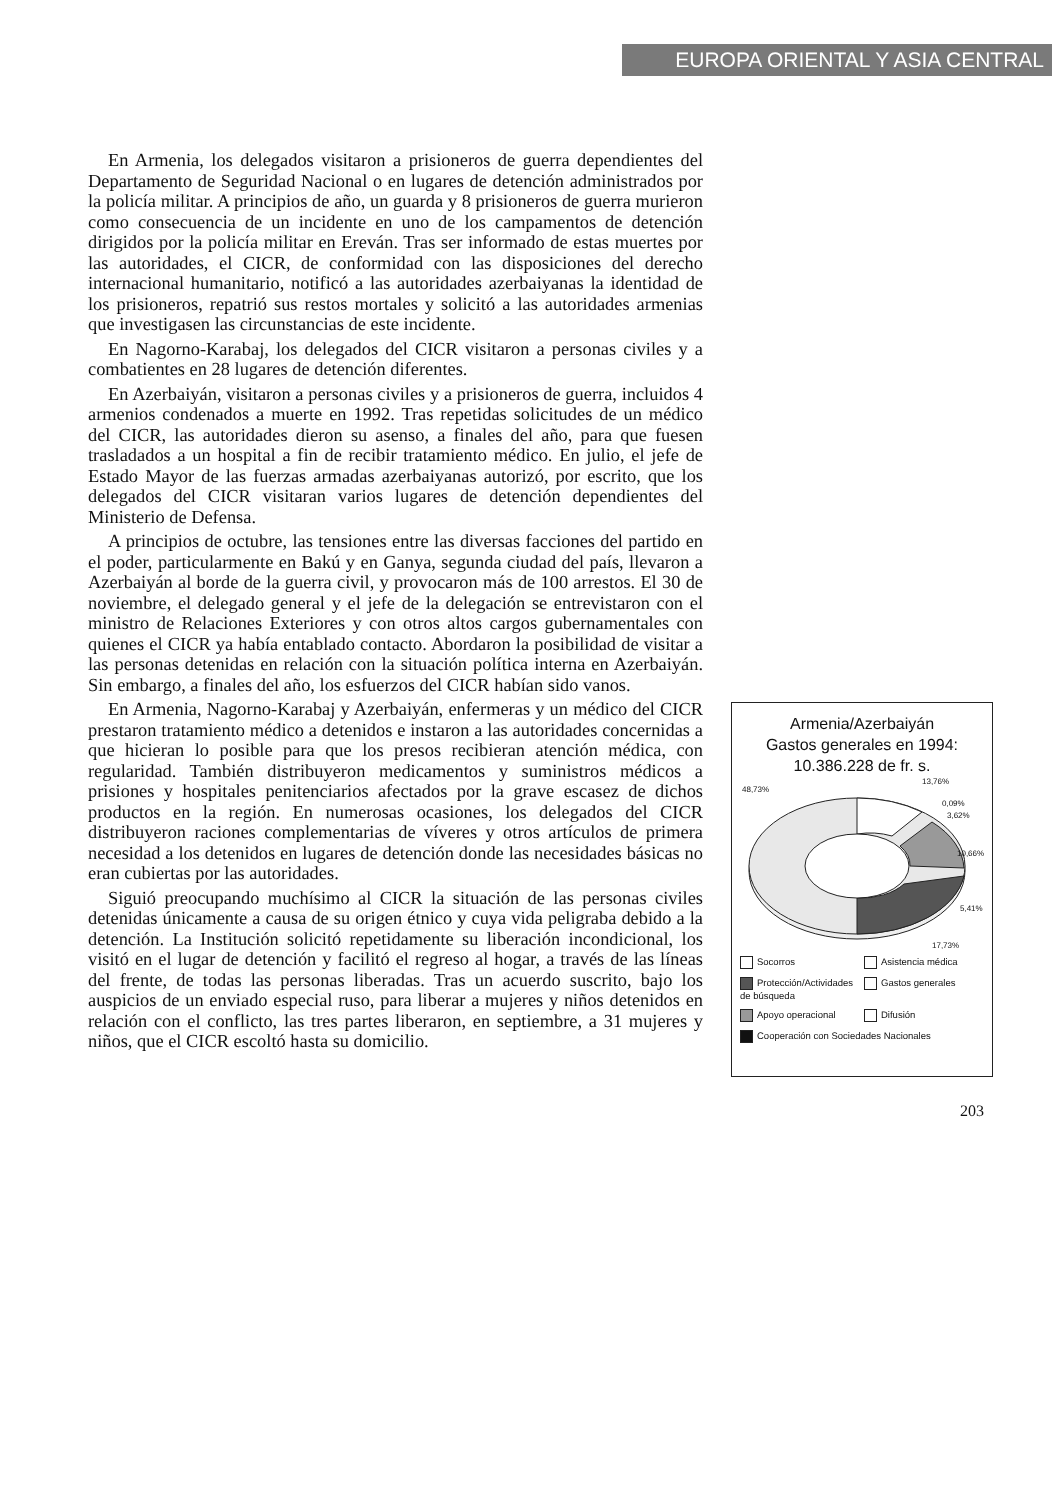EUROPA ORIENTAL Y ASIA CENTRAL
En Armenia, los delegados visitaron a prisioneros de guerra dependientes del Departamento de Seguridad Nacional o en lugares de detención administrados por la policía militar. A principios de año, un guarda y 8 prisioneros de guerra murieron como consecuencia de un incidente en uno de los campamentos de detención dirigidos por la policía militar en Ereván. Tras ser informado de estas muertes por las autoridades, el CICR, de conformidad con las disposiciones del derecho internacional humanitario, notificó a las autoridades azerbaiyanas la identidad de los prisioneros, repatrió sus restos mortales y solicitó a las autoridades armenias que investigasen las circunstancias de este incidente.
En Nagorno-Karabaj, los delegados del CICR visitaron a personas civiles y a combatientes en 28 lugares de detención diferentes.
En Azerbaiyán, visitaron a personas civiles y a prisioneros de guerra, incluidos 4 armenios condenados a muerte en 1992. Tras repetidas solicitudes de un médico del CICR, las autoridades dieron su asenso, a finales del año, para que fuesen trasladados a un hospital a fin de recibir tratamiento médico. En julio, el jefe de Estado Mayor de las fuerzas armadas azerbaiyanas autorizó, por escrito, que los delegados del CICR visitaran varios lugares de detención dependientes del Ministerio de Defensa.
A principios de octubre, las tensiones entre las diversas facciones del partido en el poder, particularmente en Bakú y en Ganya, segunda ciudad del país, llevaron a Azerbaiyán al borde de la guerra civil, y provocaron más de 100 arrestos. El 30 de noviembre, el delegado general y el jefe de la delegación se entrevistaron con el ministro de Relaciones Exteriores y con otros altos cargos gubernamentales con quienes el CICR ya había entablado contacto. Abordaron la posibilidad de visitar a las personas detenidas en relación con la situación política interna en Azerbaiyán. Sin embargo, a finales del año, los esfuerzos del CICR habían sido vanos.
En Armenia, Nagorno-Karabaj y Azerbaiyán, enfermeras y un médico del CICR prestaron tratamiento médico a detenidos e instaron a las autoridades concernidas a que hicieran lo posible para que los presos recibieran atención médica, con regularidad. También distribuyeron medicamentos y suministros médicos a prisiones y hospitales penitenciarios afectados por la grave escasez de dichos productos en la región. En numerosas ocasiones, los delegados del CICR distribuyeron raciones complementarias de víveres y otros artículos de primera necesidad a los detenidos en lugares de detención donde las necesidades básicas no eran cubiertas por las autoridades.
Siguió preocupando muchísimo al CICR la situación de las personas civiles detenidas únicamente a causa de su origen étnico y cuya vida peligraba debido a la detención. La Institución solicitó repetidamente su liberación incondicional, los visitó en el lugar de detención y facilitó el regreso al hogar, a través de las líneas del frente, de todas las personas liberadas. Tras un acuerdo suscrito, bajo los auspicios de un enviado especial ruso, para liberar a mujeres y niños detenidos en relación con el conflicto, las tres partes liberaron, en septiembre, a 31 mujeres y niños, que el CICR escoltó hasta su domicilio.
Armenia/Azerbaiyán
Gastos generales en 1994:
10.386.228 de fr. s.
48,73%
13,76%
0,09%
3,62%
10,66%
5,41%
17,73%
Socorros
Asistencia médica
Protección/Actividades de búsqueda
Gastos generales
Apoyo operacional
Difusión
Cooperación con Sociedades Nacionales
203